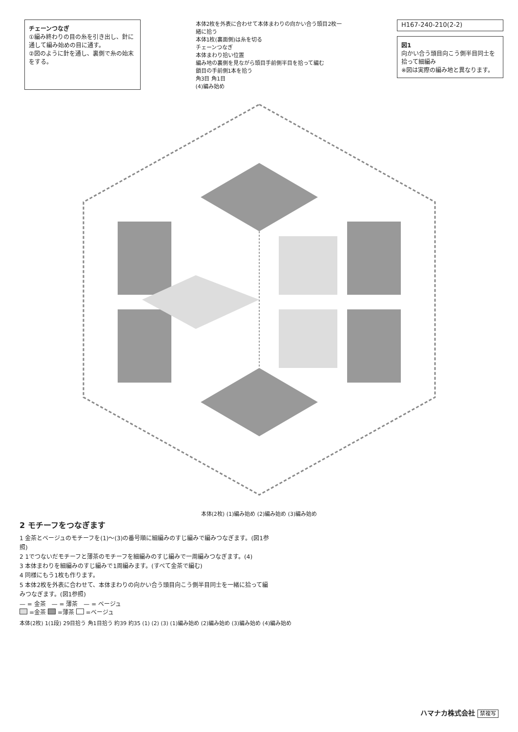チェーンつなぎ
①編み終わりの目の糸を引き出し、針に通して編み始めの目に通す。
②図のように針を通し、裏側で糸の始末をする。
本体2枚を外表に合わせて本体まわりの向かい合う頭目2枚一緒に拾う
本体1枚(裏面側)は糸を切る
チェーンつなぎ
本体まわり拾い位置
編み地の裏側を見ながら頭目手前側半目を拾って編む
鎖目の手前側1本を拾う
角3目 角1目
(4)編み始め
H167-240-210(2-2)
図1
向かい合う頭目向こう側半目同士を拾って細編み
※図は実際の編み地と異なります。
本体(2枚) (1)編み始め (2)編み始め (3)編み始め
2 モチーフをつなぎます
1 金茶とベージュのモチーフを(1)〜(3)の番号順に細編みのすじ編みで編みつなぎます。(図1参照)
2 1でつないだモチーフと薄茶のモチーフを細編みのすじ編みで一周編みつなぎます。(4)
3 本体まわりを細編みのすじ編みで1周編みます。(すべて金茶で編む)
4 同様にもう1枚も作ります。
5 本体2枚を外表に合わせて、本体まわりの向かい合う頭目向こう側半目同士を一緒に拾って編みつなぎます。(図1参照)
— = 金茶　— = 薄茶　— = ベージュ
=金茶 =薄茶 =ベージュ
本体(2枚) 1(1段) 29目拾う 角1目拾う 約39 約35 (1) (2) (3) (1)編み始め (2)編み始め (3)編み始め (4)編み始め
ハマナカ株式会社 禁複写